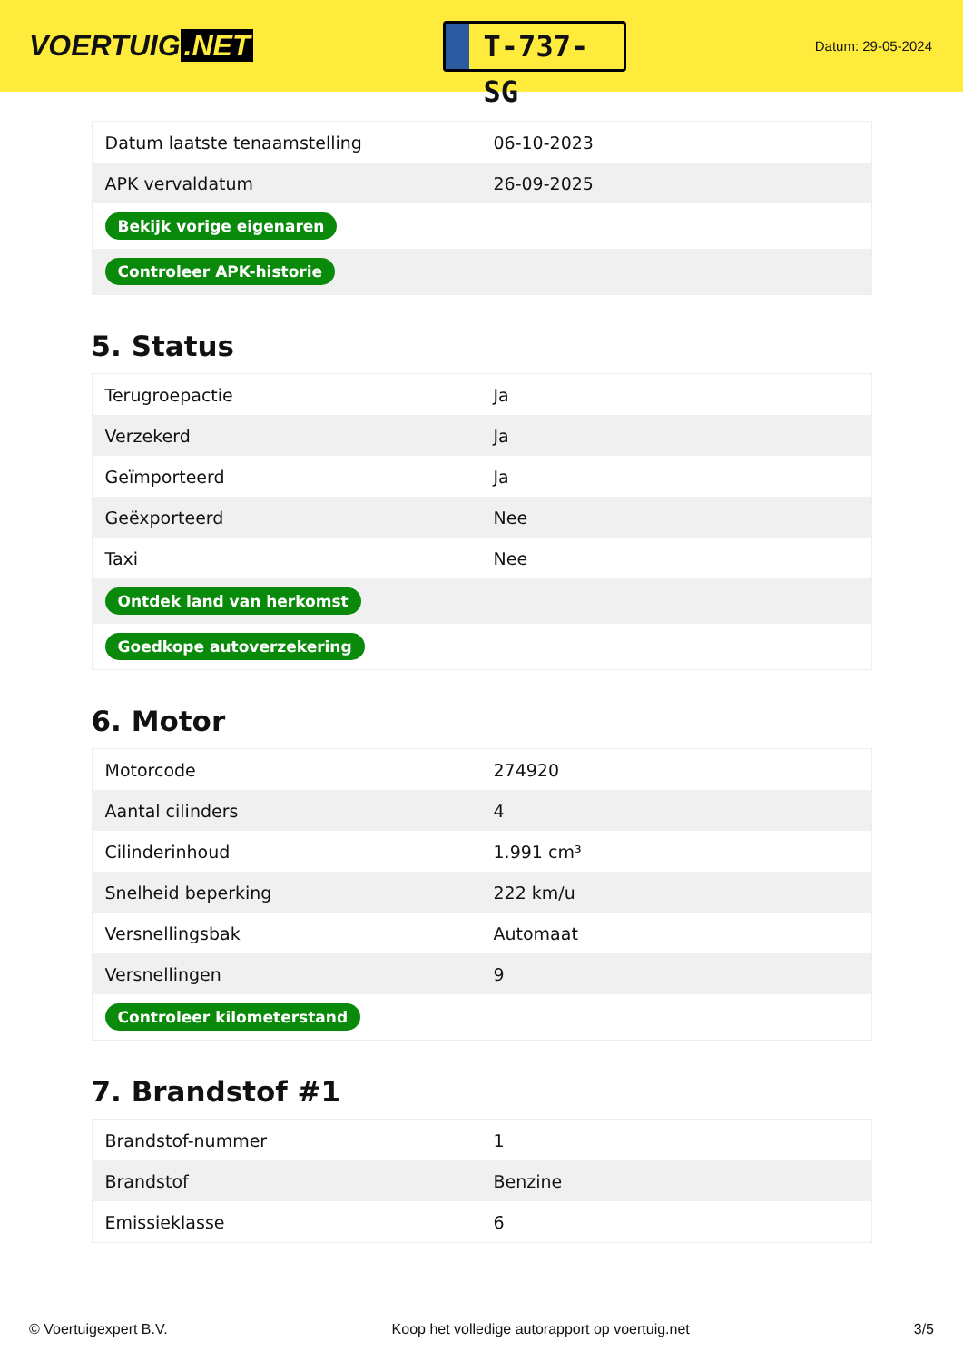VOERTUIG.NET
T-737-SG
Datum: 29-05-2024
| Datum laatste tenaamstelling | 06-10-2023 |
| APK vervaldatum | 26-09-2025 |
| Bekijk vorige eigenaren | |
| Controleer APK-historie | |
5. Status
| Terugroepactie | Ja |
| Verzekerd | Ja |
| Geïmporteerd | Ja |
| Geëxporteerd | Nee |
| Taxi | Nee |
| Ontdek land van herkomst | |
| Goedkope autoverzekering | |
6. Motor
| Motorcode | 274920 |
| Aantal cilinders | 4 |
| Cilinderinhoud | 1.991 cm³ |
| Snelheid beperking | 222 km/u |
| Versnellingsbak | Automaat |
| Versnellingen | 9 |
| Controleer kilometerstand | |
7. Brandstof #1
| Brandstof-nummer | 1 |
| Brandstof | Benzine |
| Emissieklasse | 6 |
© Voertuigexpert B.V. Koop het volledige autorapport op voertuig.net 3/5